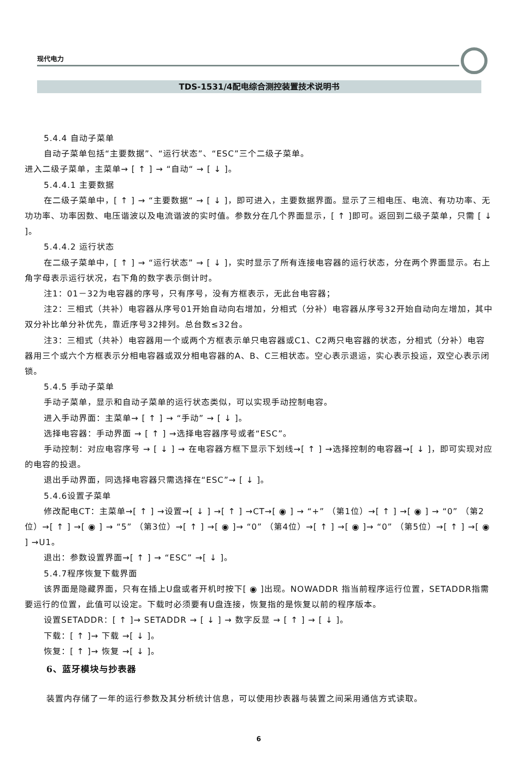现代电力
TDS-1531/4配电综合测控装置技术说明书
5.4.4 自动子菜单
自动子菜单包括“主要数据”、“运行状态”、“ESC”三个二级子菜单。
进入二级子菜单，主菜单→ [ ↑ ] → “自动“ → [ ↓ ]。
5.4.4.1 主要数据
在二级子菜单中，[ ↑ ] → “主要数据“ → [ ↓ ]，即可进入，主要数据界面。显示了三相电压、电流、有功功率、无功功率、功率因数、电压谐波以及电流谐波的实时值。参数分在几个界面显示，[ ↑ ]即可。返回到二级子菜单，只需 [ ↓ ]。
5.4.4.2 运行状态
在二级子菜单中，[ ↑ ] → “运行状态” → [ ↓ ]，实时显示了所有连接电容器的运行状态，分在两个界面显示。右上角字母表示运行状况，右下角的数字表示倒计时。
注1：01－32为电容器的序号，只有序号，没有方框表示，无此台电容器；
注2：三相式（共补）电容器从序号01开始自动向右增加，分相式（分补）电容器从序号32开始自动向左增加，其中双分补比单分补优先，靠近序号32排列。总台数≤32台。
注3：三相式（共补）电容器用一个或两个方框表示单只电容器或C1、C2两只电容器的状态，分相式（分补）电容器用三个或六个方框表示分相电容器或双分相电容器的A、B、C三相状态。空心表示退运，实心表示投运，双空心表示闭锁。
5.4.5 手动子菜单
手动子菜单，显示和自动子菜单的运行状态类似，可以实现手动控制电容。
进入手动界面：主菜单→ [ ↑ ] → “手动” → [ ↓ ]。
选择电容器：手动界面 → [ ↑ ] →选择电容器序号或者“ESC”。
手动控制：对应电容序号 → [ ↓ ] → 在电容器方框下显示下划线→[ ↑ ] →选择控制的电容器→[ ↓ ]，即可实现对应的电容的投退。
退出手动界面，同选择电容器只需选择在“ESC”→ [ ↓ ]。
5.4.6设置子菜单
修改配电CT：主菜单→[ ↑ ] →设置→[ ↓ ] →[ ↑ ] →CT→[ ◉ ] → “+” （第1位）→[ ↑ ] →[ ◉ ] → “0” （第2位）→[ ↑ ] →[ ◉ ] → “5” （第3位）→[ ↑ ] →[ ◉ ]→ “0” （第4位）→[ ↑ ] →[ ◉ ]→ “0” （第5位）→[ ↑ ] →[ ◉ ] →U1。
退出：参数设置界面→[ ↑ ] → “ESC” →[ ↓ ]。
5.4.7程序恢复下载界面
该界面是隐藏界面，只有在插上U盘或者开机时按下[ ◉ ]出现。NOWADDR 指当前程序运行位置，SETADDR指需要运行的位置，此值可以设定。下载时必须要有U盘连接，恢复指的是恢复以前的程序版本。
设置SETADDR：[ ↑ ]→ SETADDR → [ ↓ ] → 数字反显 → [ ↑ ] → [ ↓ ]。
下载：[ ↑ ]→ 下载 →[ ↓ ]。
恢复：[ ↑ ]→ 恢复 →[ ↓ ]。
6、蓝牙模块与抄表器
装置内存储了一年的运行参数及其分析统计信息，可以使用抄表器与装置之间采用通信方式读取。
6